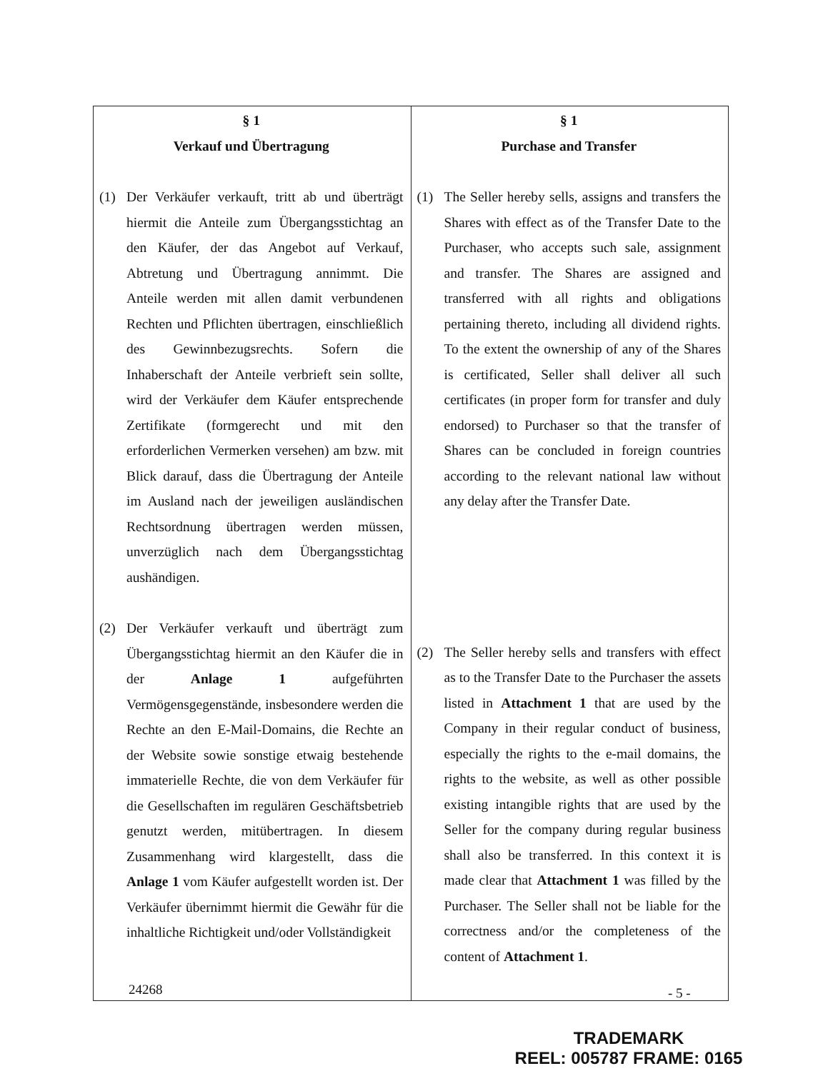| § 1 Verkauf und Übertragung (1) Der Verkäufer verkauft, tritt ab und überträgt hiermit die Anteile zum Übergangsstichtag an den Käufer, der das Angebot auf Verkauf, Abtretung und Übertragung annimmt. Die Anteile werden mit allen damit verbundenen Rechten und Pflichten übertragen, einschließlich des Gewinnbezugsrechts. Sofern die Inhaberschaft der Anteile verbrieft sein sollte, wird der Verkäufer dem Käufer entsprechende Zertifikate (formgerecht und mit den erforderlichen Vermerken versehen) am bzw. mit Blick darauf, dass die Übertragung der Anteile im Ausland nach der jeweiligen ausländischen Rechtsordnung übertragen werden müssen, unverzüglich nach dem Übergangsstichtag aushändigen. (2) Der Verkäufer verkauft und überträgt zum Übergangsstichtag hiermit an den Käufer die in der Anlage 1 aufgeführten Vermögensgegenstände, insbesondere werden die Rechte an den E-Mail-Domains, die Rechte an der Website sowie sonstige etwaig bestehende immaterielle Rechte, die von dem Verkäufer für die Gesellschaften im regulären Geschäftsbetrieb genutzt werden, mitübertragen. In diesem Zusammenhang wird klargestellt, dass die Anlage 1 vom Käufer aufgestellt worden ist. Der Verkäufer übernimmt hiermit die Gewähr für die inhaltliche Richtigkeit und/oder Vollständigkeit | § 1 Purchase and Transfer (1) The Seller hereby sells, assigns and transfers the Shares with effect as of the Transfer Date to the Purchaser, who accepts such sale, assignment and transfer. The Shares are assigned and transferred with all rights and obligations pertaining thereto, including all dividend rights. To the extent the ownership of any of the Shares is certificated, Seller shall deliver all such certificates (in proper form for transfer and duly endorsed) to Purchaser so that the transfer of Shares can be concluded in foreign countries according to the relevant national law without any delay after the Transfer Date. (2) The Seller hereby sells and transfers with effect as to the Transfer Date to the Purchaser the assets listed in Attachment 1 that are used by the Company in their regular conduct of business, especially the rights to the e-mail domains, the rights to the website, as well as other possible existing intangible rights that are used by the Seller for the company during regular business shall also be transferred. In this context it is made clear that Attachment 1 was filled by the Purchaser. The Seller shall not be liable for the correctness and/or the completeness of the content of Attachment 1 . |
24268 - 5 -
TRADEMARK
REEL: 005787 FRAME: 0165